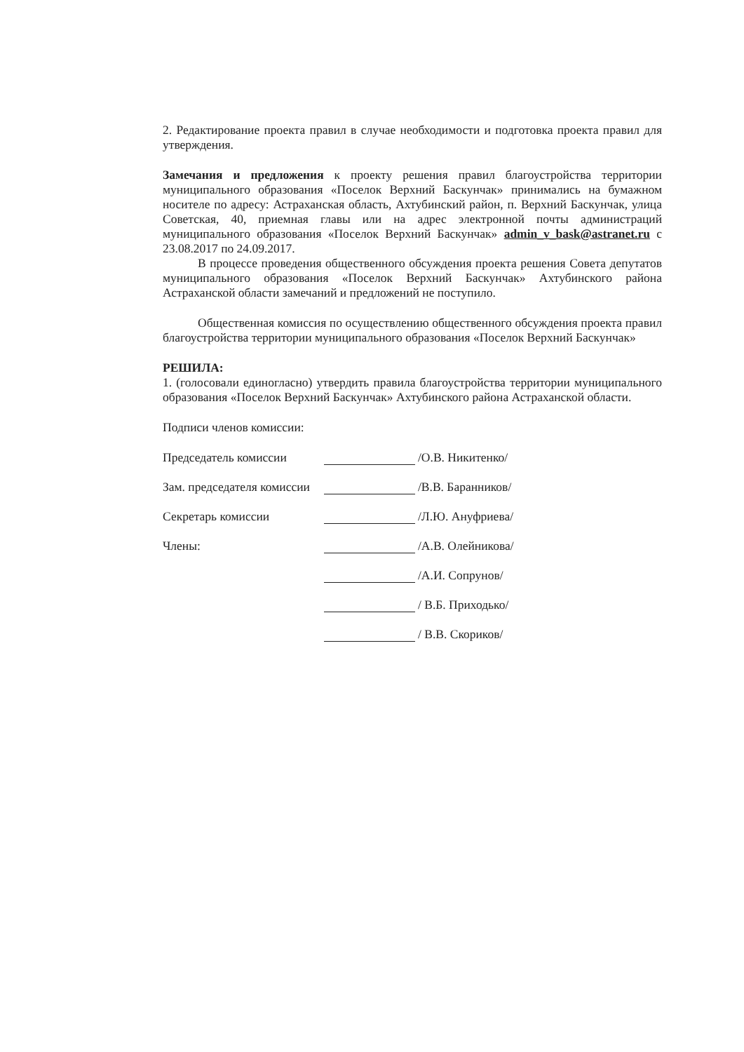2. Редактирование проекта правил в случае необходимости и подготовка проекта правил для утверждения.
Замечания и предложения к проекту решения правил благоустройства территории муниципального образования «Поселок Верхний Баскунчак» принимались на бумажном носителе по адресу: Астраханская область, Ахтубинский район, п. Верхний Баскунчак, улица Советская, 40, приемная главы или на адрес электронной почты администраций муниципального образования «Поселок Верхний Баскунчак» admin_v_bask@astranet.ru с 23.08.2017 по 24.09.2017.
В процессе проведения общественного обсуждения проекта решения Совета депутатов муниципального образования «Поселок Верхний Баскунчак» Ахтубинского района Астраханской области замечаний и предложений не поступило.
Общественная комиссия по осуществлению общественного обсуждения проекта правил благоустройства территории муниципального образования «Поселок Верхний Баскунчак»
РЕШИЛА:
1. (голосовали единогласно) утвердить правила благоустройства территории муниципального образования «Поселок Верхний Баскунчак» Ахтубинского района Астраханской области.
Подписи членов комиссии:
Председатель комиссии /О.В. Никитенко/
Зам. председателя комиссии /В.В. Баранников/
Секретарь комиссии /Л.Ю. Ануфриева/
Члены: /А.В. Олейникова/
/А.И. Сопрунов/
/ В.Б. Приходько/
/ В.В. Скориков/